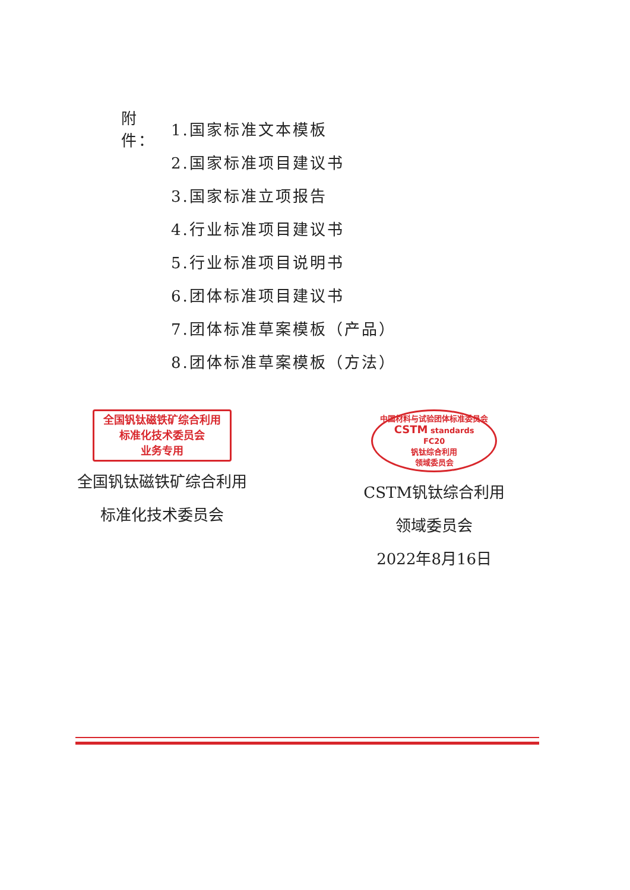附件： 1.国家标准文本模板
2.国家标准项目建议书
3.国家标准立项报告
4.行业标准项目建议书
5.行业标准项目说明书
6.团体标准项目建议书
7.团体标准草案模板（产品）
8.团体标准草案模板（方法）
全国钒钛磁铁矿综合利用
标准化技术委员会
业务专用
全国钒钛磁铁矿综合利用
标准化技术委员会
中国材料与试验团体标准委员会
CSTM standards
FC20
钒钛综合利用
领域委员会
CSTM钒钛综合利用
领域委员会
2022年8月16日